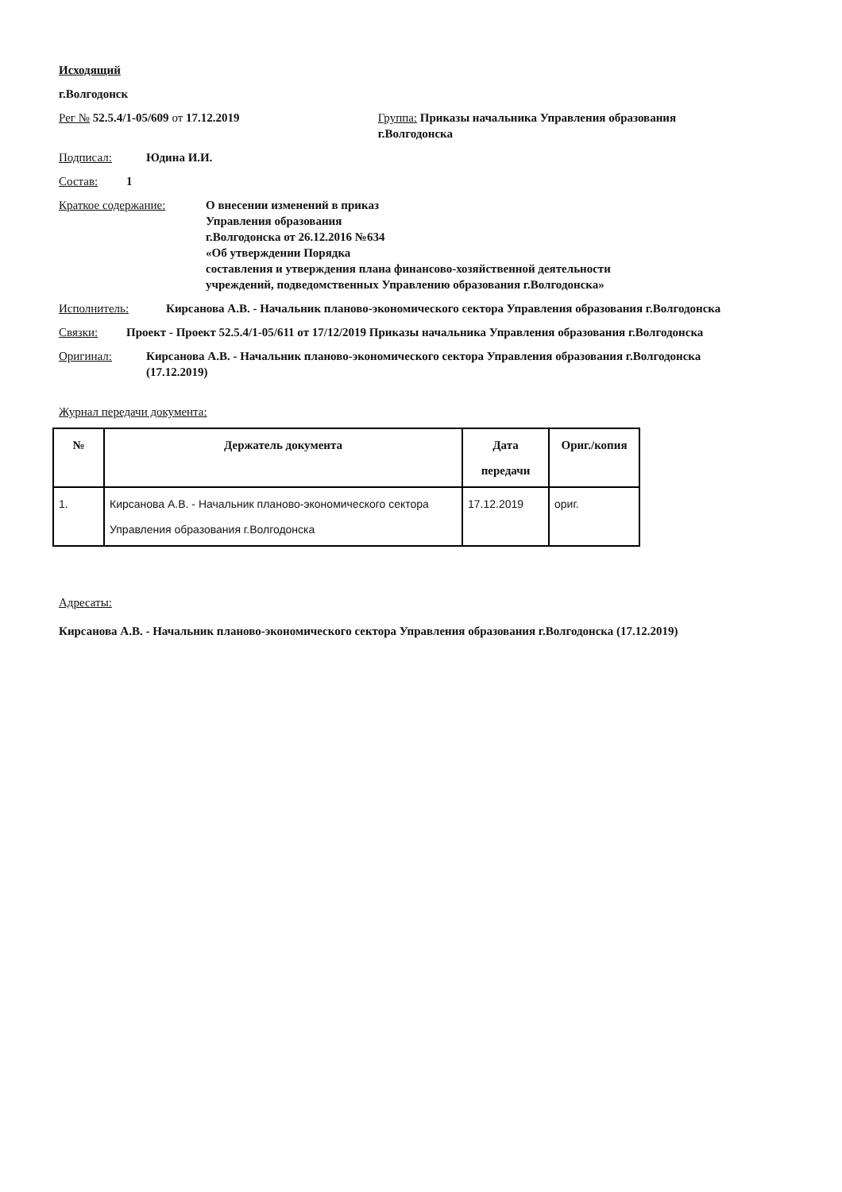Исходящий
г.Волгодонск
Рег № 52.5.4/1-05/609 от 17.12.2019 Группа: Приказы начальника Управления образования г.Волгодонска
Подписал: Юдина И.И.
Состав: 1
Краткое содержание: О внесении изменений в приказ
Управления образования
г.Волгодонска от 26.12.2016 №634
«Об утверждении Порядка
составления и утверждения плана финансово-хозяйственной деятельности
учреждений, подведомственных Управлению образования г.Волгодонска»
Исполнитель: Кирсанова А.В. - Начальник планово-экономического сектора Управления образования г.Волгодонска
Связки: Проект - Проект 52.5.4/1-05/611 от 17/12/2019 Приказы начальника Управления образования г.Волгодонска
Оригинал: Кирсанова А.В. - Начальник планово-экономического сектора Управления образования г.Волгодонска (17.12.2019)
Журнал передачи документа:
| № | Держатель документа | Дата передачи | Ориг./копия |
| --- | --- | --- | --- |
| 1. | Кирсанова А.В. - Начальник планово-экономического сектора Управления образования г.Волгодонска | 17.12.2019 | ориг. |
Адресаты:
Кирсанова А.В. - Начальник планово-экономического сектора Управления образования г.Волгодонска (17.12.2019)